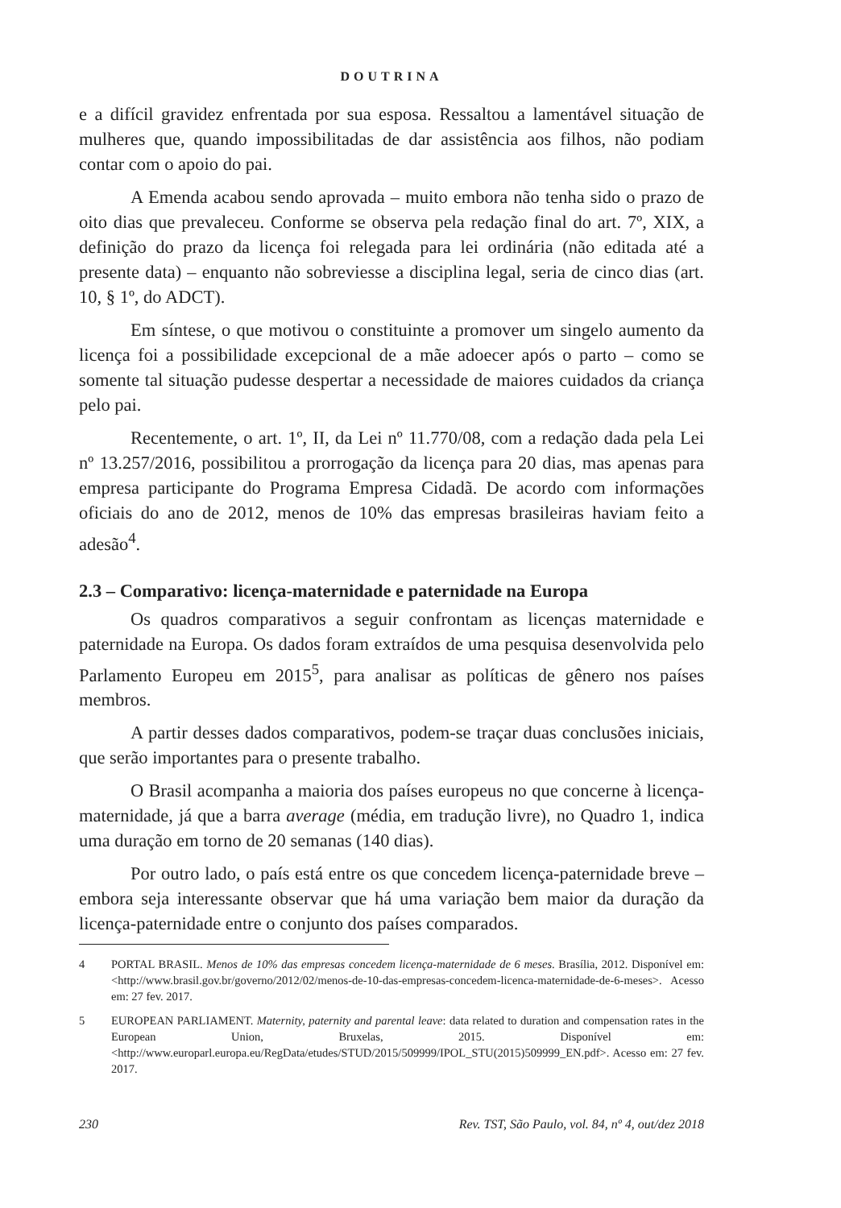DOUTRINA
e a difícil gravidez enfrentada por sua esposa. Ressaltou a lamentável situação de mulheres que, quando impossibilitadas de dar assistência aos filhos, não podiam contar com o apoio do pai.
A Emenda acabou sendo aprovada – muito embora não tenha sido o prazo de oito dias que prevaleceu. Conforme se observa pela redação final do art. 7º, XIX, a definição do prazo da licença foi relegada para lei ordinária (não editada até a presente data) – enquanto não sobreviesse a disciplina legal, seria de cinco dias (art. 10, § 1º, do ADCT).
Em síntese, o que motivou o constituinte a promover um singelo aumento da licença foi a possibilidade excepcional de a mãe adoecer após o parto – como se somente tal situação pudesse despertar a necessidade de maiores cuidados da criança pelo pai.
Recentemente, o art. 1º, II, da Lei nº 11.770/08, com a redação dada pela Lei nº 13.257/2016, possibilitou a prorrogação da licença para 20 dias, mas apenas para empresa participante do Programa Empresa Cidadã. De acordo com informações oficiais do ano de 2012, menos de 10% das empresas brasileiras haviam feito a adesão<sup>4</sup>.
2.3 – Comparativo: licença-maternidade e paternidade na Europa
Os quadros comparativos a seguir confrontam as licenças maternidade e paternidade na Europa. Os dados foram extraídos de uma pesquisa desenvolvida pelo Parlamento Europeu em 2015<sup>5</sup>, para analisar as políticas de gênero nos países membros.
A partir desses dados comparativos, podem-se traçar duas conclusões iniciais, que serão importantes para o presente trabalho.
O Brasil acompanha a maioria dos países europeus no que concerne à licença-maternidade, já que a barra average (média, em tradução livre), no Quadro 1, indica uma duração em torno de 20 semanas (140 dias).
Por outro lado, o país está entre os que concedem licença-paternidade breve – embora seja interessante observar que há uma variação bem maior da duração da licença-paternidade entre o conjunto dos países comparados.
4 PORTAL BRASIL. Menos de 10% das empresas concedem licença-maternidade de 6 meses. Brasília, 2012. Disponível em: <http://www.brasil.gov.br/governo/2012/02/menos-de-10-das-empresas-concedem-licenca-maternidade-de-6-meses>. Acesso em: 27 fev. 2017.
5 EUROPEAN PARLIAMENT. Maternity, paternity and parental leave: data related to duration and compensation rates in the European Union, Bruxelas, 2015. Disponível em: <http://www.europarl.europa.eu/RegData/etudes/STUD/2015/509999/IPOL_STU(2015)509999_EN.pdf>. Acesso em: 27 fev. 2017.
230 Rev. TST, São Paulo, vol. 84, nº 4, out/dez 2018